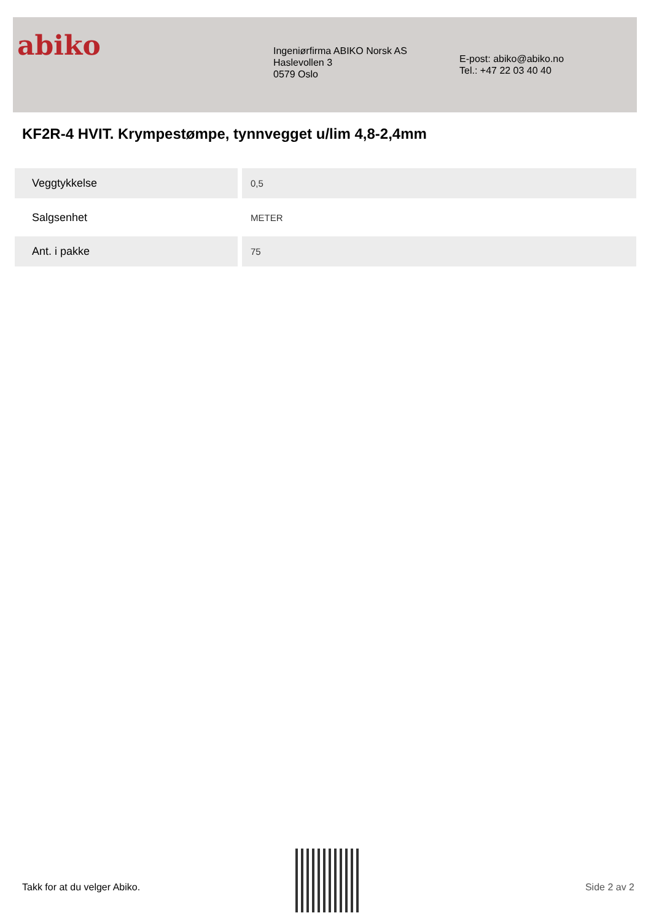abiko
Ingeniørfirma ABIKO Norsk AS
Haslevollen 3
0579 Oslo
E-post: abiko@abiko.no
Tel.: +47 22 03 40 40
KF2R-4 HVIT. Krympestømpe, tynnvegget u/lim 4,8-2,4mm
| Veggtykkelse | 0,5 |
| Salgsenhet | METER |
| Ant. i pakke | 75 |
Takk for at du velger Abiko. Side 2 av 2